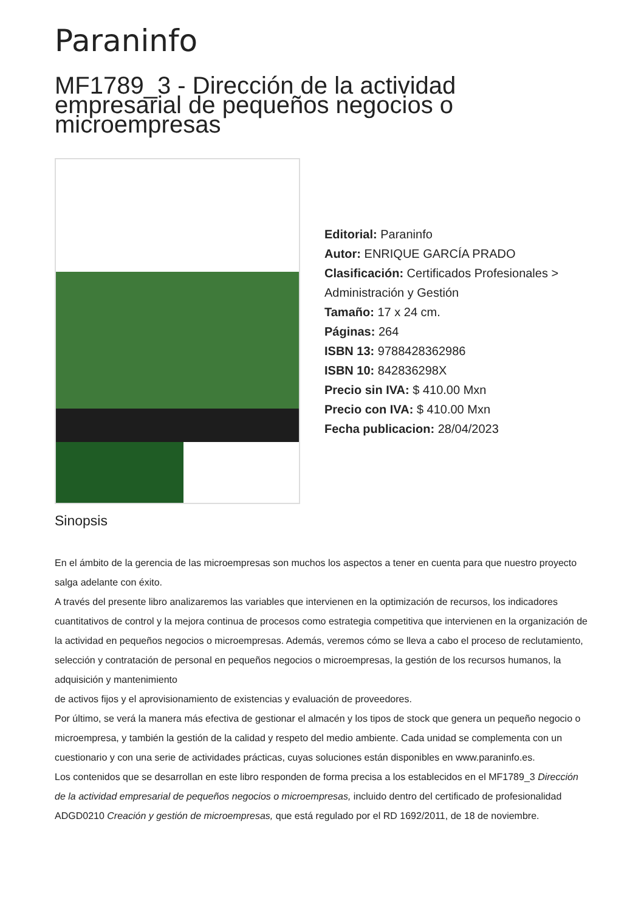Paraninfo
MF1789_3 - Dirección de la actividad empresarial de pequeños negocios o microempresas
Editorial: Paraninfo
Autor: ENRIQUE GARCÍA PRADO
Clasificación: Certificados Profesionales > Administración y Gestión
Tamaño: 17 x 24 cm.
Páginas: 264
ISBN 13: 9788428362986
ISBN 10: 842836298X
Precio sin IVA: $ 410.00 Mxn
Precio con IVA: $ 410.00 Mxn
Fecha publicacion: 28/04/2023
Sinopsis
En el ámbito de la gerencia de las microempresas son muchos los aspectos a tener en cuenta para que nuestro proyecto salga adelante con éxito.
A través del presente libro analizaremos las variables que intervienen en la optimización de recursos, los indicadores cuantitativos de control y la mejora continua de procesos como estrategia competitiva que intervienen en la organización de la actividad en pequeños negocios o microempresas. Además, veremos cómo se lleva a cabo el proceso de reclutamiento, selección y contratación de personal en pequeños negocios o microempresas, la gestión de los recursos humanos, la adquisición y mantenimiento
de activos fijos y el aprovisionamiento de existencias y evaluación de proveedores.
Por último, se verá la manera más efectiva de gestionar el almacén y los tipos de stock que genera un pequeño negocio o microempresa, y también la gestión de la calidad y respeto del medio ambiente. Cada unidad se complementa con un cuestionario y con una serie de actividades prácticas, cuyas soluciones están disponibles en www.paraninfo.es.
Los contenidos que se desarrollan en este libro responden de forma precisa a los establecidos en el MF1789_3 Dirección de la actividad empresarial de pequeños negocios o microempresas, incluido dentro del certificado de profesionalidad ADGD0210 Creación y gestión de microempresas, que está regulado por el RD 1692/2011, de 18 de noviembre.